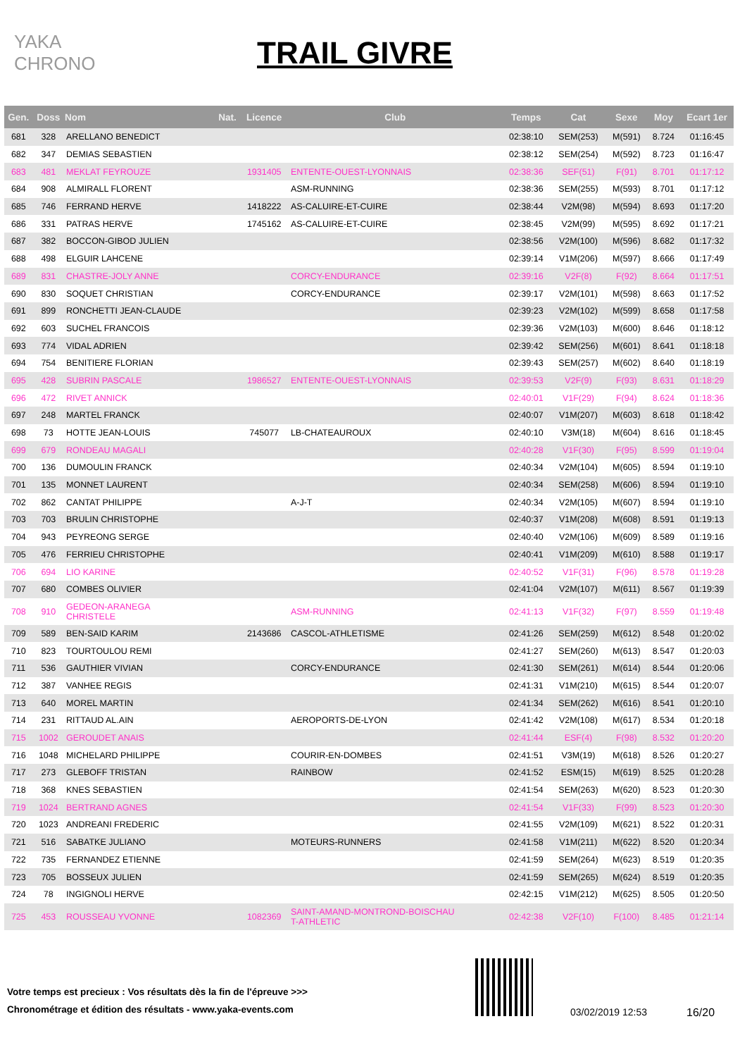YAKA CHRONO
TRAIL GIVRE
| Gen. | Doss | Nom | Nat. | Licence | Club | Temps | Cat | Sexe | Moy | Ecart 1er |
| --- | --- | --- | --- | --- | --- | --- | --- | --- | --- | --- |
| 681 | 328 | ARELLANO BENEDICT | | | | 02:38:10 | SEM(253) | M(591) | 8.724 | 01:16:45 |
| 682 | 347 | DEMIAS SEBASTIEN | | | | 02:38:12 | SEM(254) | M(592) | 8.723 | 01:16:47 |
| 683 | 481 | MEKLAT FEYROUZE | | 1931405 | ENTENTE-OUEST-LYONNAIS | 02:38:36 | SEF(51) | F(91) | 8.701 | 01:17:12 |
| 684 | 908 | ALMIRALL FLORENT | | | ASM-RUNNING | 02:38:36 | SEM(255) | M(593) | 8.701 | 01:17:12 |
| 685 | 746 | FERRAND HERVE | | 1418222 | AS-CALUIRE-ET-CUIRE | 02:38:44 | V2M(98) | M(594) | 8.693 | 01:17:20 |
| 686 | 331 | PATRAS HERVE | | 1745162 | AS-CALUIRE-ET-CUIRE | 02:38:45 | V2M(99) | M(595) | 8.692 | 01:17:21 |
| 687 | 382 | BOCCON-GIBOD JULIEN | | | | 02:38:56 | V2M(100) | M(596) | 8.682 | 01:17:32 |
| 688 | 498 | ELGUIR LAHCENE | | | | 02:39:14 | V1M(206) | M(597) | 8.666 | 01:17:49 |
| 689 | 831 | CHASTRE-JOLY ANNE | | | CORCY-ENDURANCE | 02:39:16 | V2F(8) | F(92) | 8.664 | 01:17:51 |
| 690 | 830 | SOQUET CHRISTIAN | | | CORCY-ENDURANCE | 02:39:17 | V2M(101) | M(598) | 8.663 | 01:17:52 |
| 691 | 899 | RONCHETTI JEAN-CLAUDE | | | | 02:39:23 | V2M(102) | M(599) | 8.658 | 01:17:58 |
| 692 | 603 | SUCHEL FRANCOIS | | | | 02:39:36 | V2M(103) | M(600) | 8.646 | 01:18:12 |
| 693 | 774 | VIDAL ADRIEN | | | | 02:39:42 | SEM(256) | M(601) | 8.641 | 01:18:18 |
| 694 | 754 | BENITIERE FLORIAN | | | | 02:39:43 | SEM(257) | M(602) | 8.640 | 01:18:19 |
| 695 | 428 | SUBRIN PASCALE | | 1986527 | ENTENTE-OUEST-LYONNAIS | 02:39:53 | V2F(9) | F(93) | 8.631 | 01:18:29 |
| 696 | 472 | RIVET ANNICK | | | | 02:40:01 | V1F(29) | F(94) | 8.624 | 01:18:36 |
| 697 | 248 | MARTEL FRANCK | | | | 02:40:07 | V1M(207) | M(603) | 8.618 | 01:18:42 |
| 698 | 73 | HOTTE JEAN-LOUIS | | 745077 | LB-CHATEAUROUX | 02:40:10 | V3M(18) | M(604) | 8.616 | 01:18:45 |
| 699 | 679 | RONDEAU MAGALI | | | | 02:40:28 | V1F(30) | F(95) | 8.599 | 01:19:04 |
| 700 | 136 | DUMOULIN FRANCK | | | | 02:40:34 | V2M(104) | M(605) | 8.594 | 01:19:10 |
| 701 | 135 | MONNET LAURENT | | | | 02:40:34 | SEM(258) | M(606) | 8.594 | 01:19:10 |
| 702 | 862 | CANTAT PHILIPPE | | | A-J-T | 02:40:34 | V2M(105) | M(607) | 8.594 | 01:19:10 |
| 703 | 703 | BRULIN CHRISTOPHE | | | | 02:40:37 | V1M(208) | M(608) | 8.591 | 01:19:13 |
| 704 | 943 | PEYREONG SERGE | | | | 02:40:40 | V2M(106) | M(609) | 8.589 | 01:19:16 |
| 705 | 476 | FERRIEU CHRISTOPHE | | | | 02:40:41 | V1M(209) | M(610) | 8.588 | 01:19:17 |
| 706 | 694 | LIO KARINE | | | | 02:40:52 | V1F(31) | F(96) | 8.578 | 01:19:28 |
| 707 | 680 | COMBES OLIVIER | | | | 02:41:04 | V2M(107) | M(611) | 8.567 | 01:19:39 |
| 708 | 910 | GEDEON-ARANEGA CHRISTELE | | | ASM-RUNNING | 02:41:13 | V1F(32) | F(97) | 8.559 | 01:19:48 |
| 709 | 589 | BEN-SAID KARIM | | 2143686 | CASCOL-ATHLETISME | 02:41:26 | SEM(259) | M(612) | 8.548 | 01:20:02 |
| 710 | 823 | TOURTOULOU REMI | | | | 02:41:27 | SEM(260) | M(613) | 8.547 | 01:20:03 |
| 711 | 536 | GAUTHIER VIVIAN | | | CORCY-ENDURANCE | 02:41:30 | SEM(261) | M(614) | 8.544 | 01:20:06 |
| 712 | 387 | VANHEE REGIS | | | | 02:41:31 | V1M(210) | M(615) | 8.544 | 01:20:07 |
| 713 | 640 | MOREL MARTIN | | | | 02:41:34 | SEM(262) | M(616) | 8.541 | 01:20:10 |
| 714 | 231 | RITTAUD AL.AIN | | | AEROPORTS-DE-LYON | 02:41:42 | V2M(108) | M(617) | 8.534 | 01:20:18 |
| 715 | 1002 | GEROUDET ANAIS | | | | 02:41:44 | ESF(4) | F(98) | 8.532 | 01:20:20 |
| 716 | 1048 | MICHELARD PHILIPPE | | | COURIR-EN-DOMBES | 02:41:51 | V3M(19) | M(618) | 8.526 | 01:20:27 |
| 717 | 273 | GLEBOFF TRISTAN | | | RAINBOW | 02:41:52 | ESM(15) | M(619) | 8.525 | 01:20:28 |
| 718 | 368 | KNES SEBASTIEN | | | | 02:41:54 | SEM(263) | M(620) | 8.523 | 01:20:30 |
| 719 | 1024 | BERTRAND AGNES | | | | 02:41:54 | V1F(33) | F(99) | 8.523 | 01:20:30 |
| 720 | 1023 | ANDREANI FREDERIC | | | | 02:41:55 | V2M(109) | M(621) | 8.522 | 01:20:31 |
| 721 | 516 | SABATKE JULIANO | | | MOTEURS-RUNNERS | 02:41:58 | V1M(211) | M(622) | 8.520 | 01:20:34 |
| 722 | 735 | FERNANDEZ ETIENNE | | | | 02:41:59 | SEM(264) | M(623) | 8.519 | 01:20:35 |
| 723 | 705 | BOSSEUX JULIEN | | | | 02:41:59 | SEM(265) | M(624) | 8.519 | 01:20:35 |
| 724 | 78 | INGIGNOLI HERVE | | | | 02:42:15 | V1M(212) | M(625) | 8.505 | 01:20:50 |
| 725 | 453 | ROUSSEAU YVONNE | | 1082369 | SAINT-AMAND-MONTROND-BOISCHAU T-ATHLETIC | 02:42:38 | V2F(10) | F(100) | 8.485 | 01:21:14 |
Votre temps est precieux : Vos résultats dès la fin de l'épreuve >>>
Chronométrage et édition des résultats - www.yaka-events.com
03/02/2019 12:53 16/20